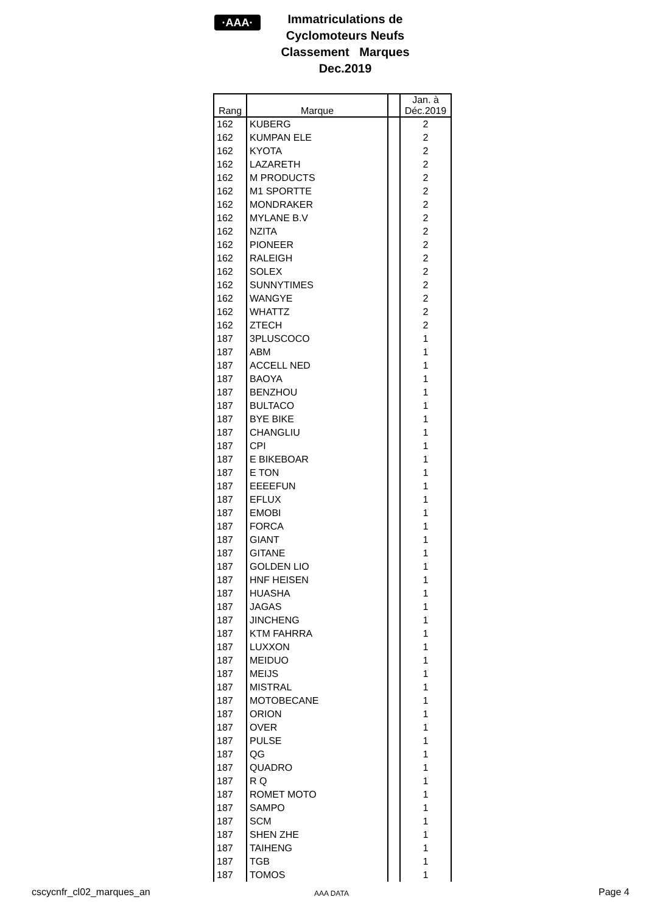·AAA·
Immatriculations de
Cyclomoteurs Neufs
Classement Marques
Dec.2019
| Rang | Marque | | Jan. à Déc.2019 |
| --- | --- | --- | --- |
| 162 | KUBERG | | 2 |
| 162 | KUMPAN ELE | | 2 |
| 162 | KYOTA | | 2 |
| 162 | LAZARETH | | 2 |
| 162 | M PRODUCTS | | 2 |
| 162 | M1 SPORTTE | | 2 |
| 162 | MONDRAKER | | 2 |
| 162 | MYLANE B.V | | 2 |
| 162 | NZITA | | 2 |
| 162 | PIONEER | | 2 |
| 162 | RALEIGH | | 2 |
| 162 | SOLEX | | 2 |
| 162 | SUNNYTIMES | | 2 |
| 162 | WANGYE | | 2 |
| 162 | WHATTZ | | 2 |
| 162 | ZTECH | | 2 |
| 187 | 3PLUSCOCO | | 1 |
| 187 | ABM | | 1 |
| 187 | ACCELL NED | | 1 |
| 187 | BAOYA | | 1 |
| 187 | BENZHOU | | 1 |
| 187 | BULTACO | | 1 |
| 187 | BYE BIKE | | 1 |
| 187 | CHANGLIU | | 1 |
| 187 | CPI | | 1 |
| 187 | E BIKEBOAR | | 1 |
| 187 | E TON | | 1 |
| 187 | EEEEFUN | | 1 |
| 187 | EFLUX | | 1 |
| 187 | EMOBI | | 1 |
| 187 | FORCA | | 1 |
| 187 | GIANT | | 1 |
| 187 | GITANE | | 1 |
| 187 | GOLDEN LIO | | 1 |
| 187 | HNF HEISEN | | 1 |
| 187 | HUASHA | | 1 |
| 187 | JAGAS | | 1 |
| 187 | JINCHENG | | 1 |
| 187 | KTM FAHRRA | | 1 |
| 187 | LUXXON | | 1 |
| 187 | MEIDUO | | 1 |
| 187 | MEIJS | | 1 |
| 187 | MISTRAL | | 1 |
| 187 | MOTOBECANE | | 1 |
| 187 | ORION | | 1 |
| 187 | OVER | | 1 |
| 187 | PULSE | | 1 |
| 187 | QG | | 1 |
| 187 | QUADRO | | 1 |
| 187 | R Q | | 1 |
| 187 | ROMET MOTO | | 1 |
| 187 | SAMPO | | 1 |
| 187 | SCM | | 1 |
| 187 | SHEN ZHE | | 1 |
| 187 | TAIHENG | | 1 |
| 187 | TGB | | 1 |
| 187 | TOMOS | | 1 |
cscycnfr_cl02_marques_an AAA DATA Page 4